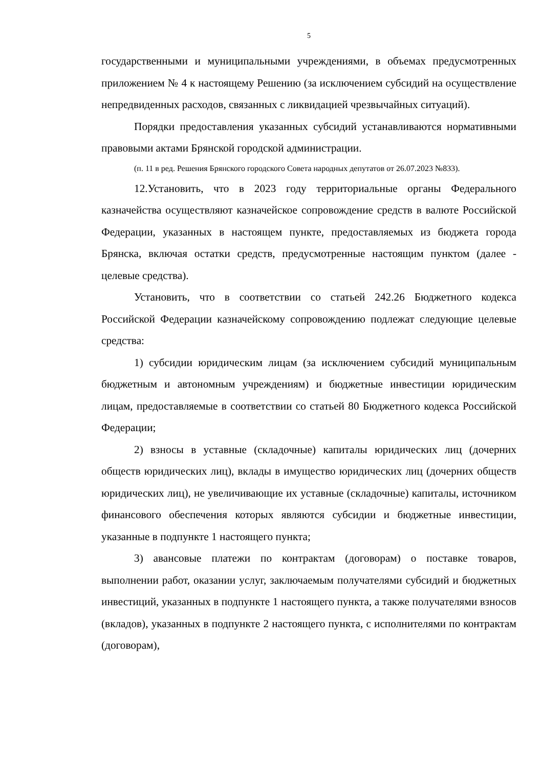5
государственными и муниципальными учреждениями, в объемах предусмотренных приложением № 4 к настоящему Решению (за исключением субсидий на осуществление непредвиденных расходов, связанных с ликвидацией чрезвычайных ситуаций).
Порядки предоставления указанных субсидий устанавливаются нормативными правовыми актами Брянской городской администрации.
(п. 11 в ред. Решения Брянского городского Совета народных депутатов от 26.07.2023 №833).
12.Установить, что в 2023 году территориальные органы Федерального казначейства осуществляют казначейское сопровождение средств в валюте Российской Федерации, указанных в настоящем пункте, предоставляемых из бюджета города Брянска, включая остатки средств, предусмотренные настоящим пунктом (далее - целевые средства).
Установить, что в соответствии со статьей 242.26 Бюджетного кодекса Российской Федерации казначейскому сопровождению подлежат следующие целевые средства:
1) субсидии юридическим лицам (за исключением субсидий муниципальным бюджетным и автономным учреждениям) и бюджетные инвестиции юридическим лицам, предоставляемые в соответствии со статьей 80 Бюджетного кодекса Российской Федерации;
2) взносы в уставные (складочные) капиталы юридических лиц (дочерних обществ юридических лиц), вклады в имущество юридических лиц (дочерних обществ юридических лиц), не увеличивающие их уставные (складочные) капиталы, источником финансового обеспечения которых являются субсидии и бюджетные инвестиции, указанные в подпункте 1 настоящего пункта;
3) авансовые платежи по контрактам (договорам) о поставке товаров, выполнении работ, оказании услуг, заключаемым получателями субсидий и бюджетных инвестиций, указанных в подпункте 1 настоящего пункта, а также получателями взносов (вкладов), указанных в подпункте 2 настоящего пункта, с исполнителями по контрактам (договорам),